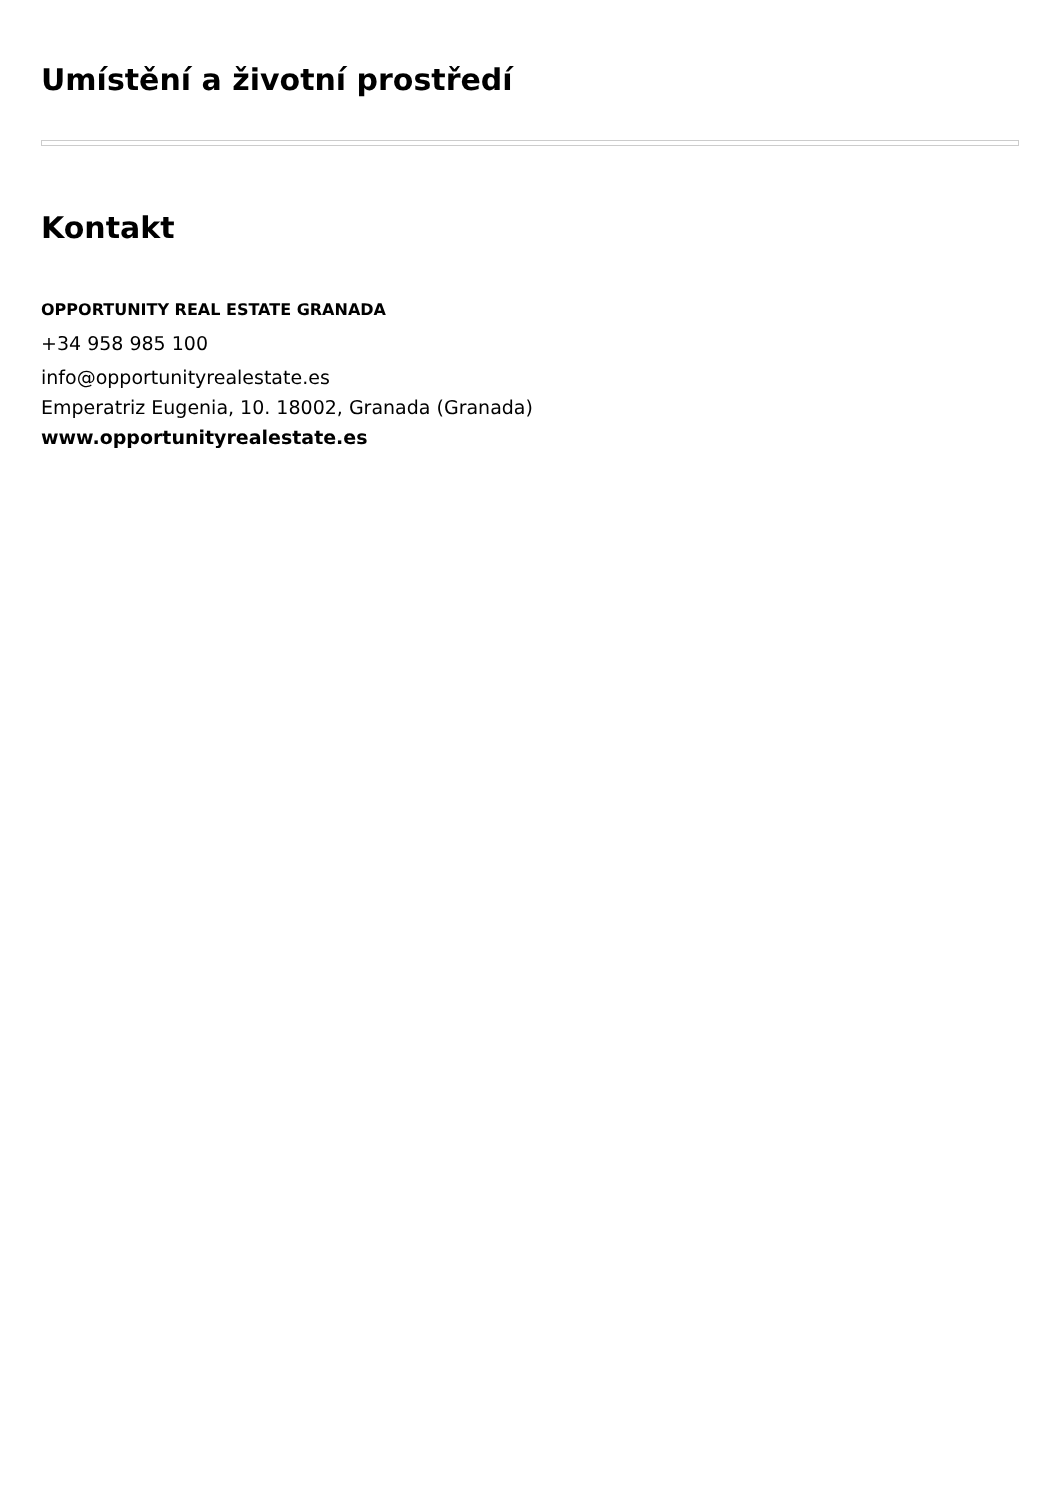Umístění a životní prostředí
Kontakt
OPPORTUNITY REAL ESTATE GRANADA
+34 958 985 100
info@opportunityrealestate.es
Emperatriz Eugenia, 10. 18002, Granada (Granada)
www.opportunityrealestate.es